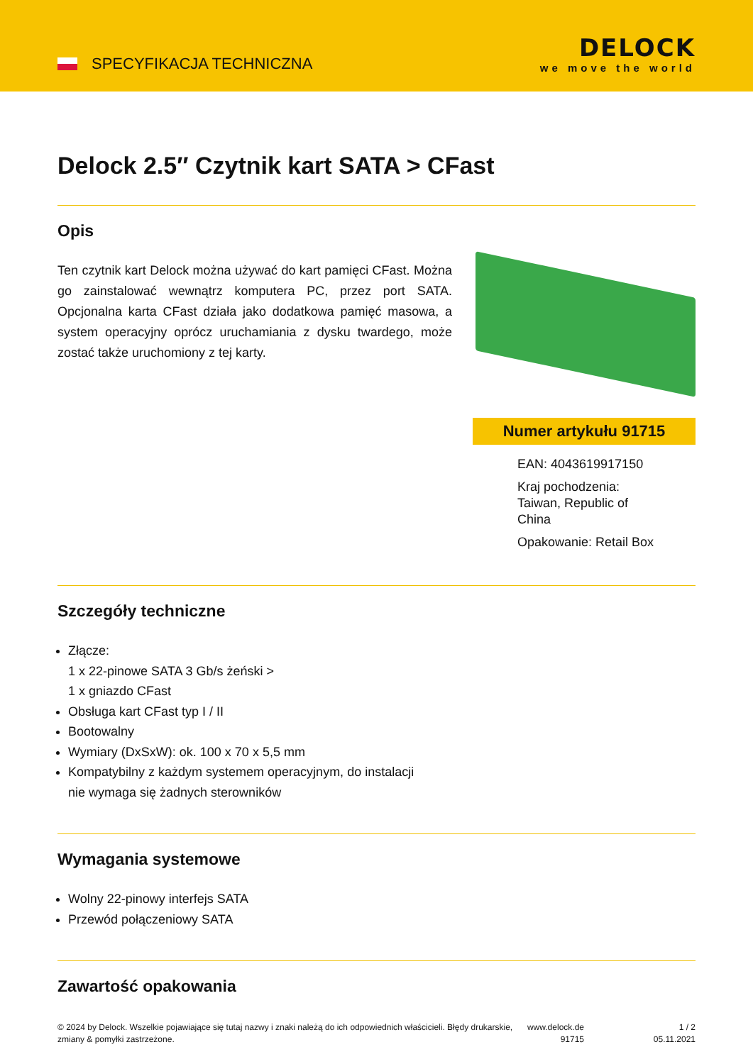SPECYFIKACJA TECHNICZNA
DELOCK
we move the world
Delock 2.5″ Czytnik kart SATA > CFast
Opis
Ten czytnik kart Delock można używać do kart pamięci CFast. Można go zainstalować wewnątrz komputera PC, przez port SATA. Opcjonalna karta CFast działa jako dodatkowa pamięć masowa, a system operacyjny oprócz uruchamiania z dysku twardego, może zostać także uruchomiony z tej karty.
Numer artykułu 91715
EAN: 4043619917150
Kraj pochodzenia:
Taiwan, Republic of
China
Opakowanie: Retail Box
Szczegóły techniczne
Złącze:
1 x 22-pinowe SATA 3 Gb/s żeński >
1 x gniazdo CFast
Obsługa kart CFast typ I / II
Bootowalny
Wymiary (DxSxW): ok. 100 x 70 x 5,5 mm
Kompatybilny z każdym systemem operacyjnym, do instalacji
nie wymaga się żadnych sterowników
Wymagania systemowe
Wolny 22-pinowy interfejs SATA
Przewód połączeniowy SATA
Zawartość opakowania
© 2024 by Delock. Wszelkie pojawiające się tutaj nazwy i znaki należą do ich odpowiednich właścicieli. Błędy drukarskie, zmiany & pomyłki zastrzeżone.
www.delock.de
91715
1 / 2
05.11.2021